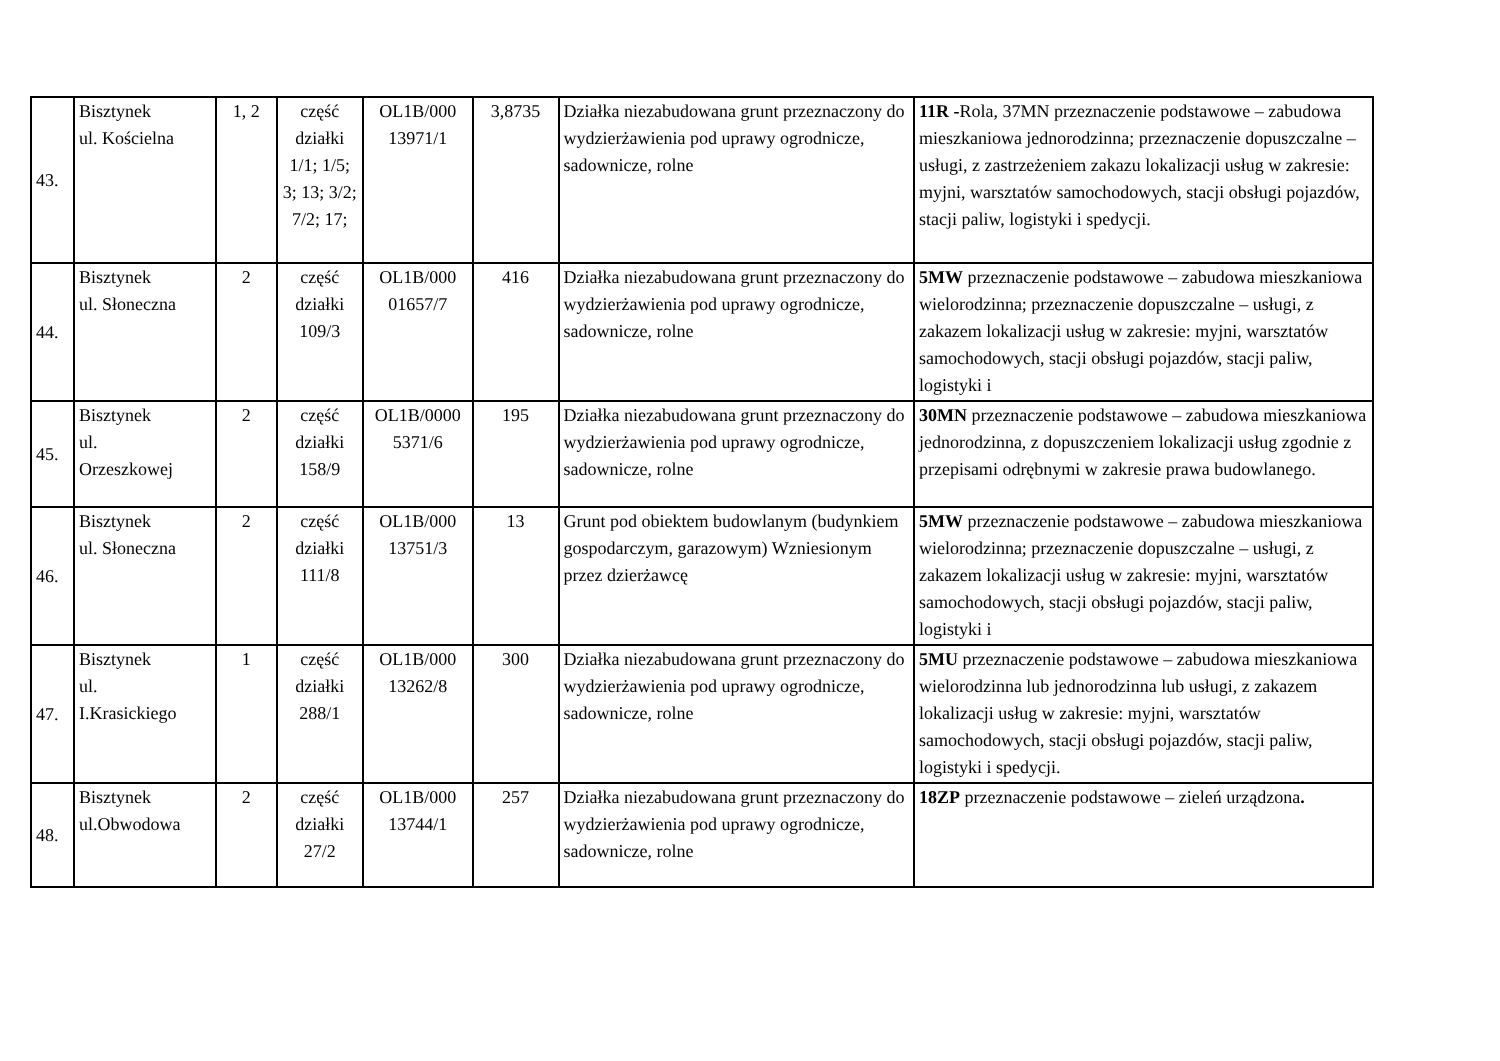| 43. | Bisztynek ul. Kościelna | 1, 2 | część działki 1/1; 1/5; 3; 13; 3/2; 7/2; 17; | OL1B/000 13971/1 | 3,8735 | Działka niezabudowana grunt przeznaczony do wydzierżawienia pod uprawy ogrodnicze, sadownicze, rolne | 11R - Rola, 37MN przeznaczenie podstawowe – zabudowa mieszkaniowa jednorodzinna; przeznaczenie dopuszczalne – usługi, z zastrzeżeniem zakazu lokalizacji usług w zakresie: myjni, warsztatów samochodowych, stacji obsługi pojazdów, stacji paliw, logistyki i spedycji. |
| 44. | Bisztynek ul. Słoneczna | 2 | część działki 109/3 | OL1B/000 01657/7 | 416 | Działka niezabudowana grunt przeznaczony do wydzierżawienia pod uprawy ogrodnicze, sadownicze, rolne | 5MW przeznaczenie podstawowe – zabudowa mieszkaniowa wielorodzinna; przeznaczenie dopuszczalne – usługi, z zakazem lokalizacji usług w zakresie: myjni, warsztatów samochodowych, stacji obsługi pojazdów, stacji paliw, logistyki i |
| 45. | Bisztynek ul. Orzeszkowej | 2 | część działki 158/9 | OL1B/0000 5371/6 | 195 | Działka niezabudowana grunt przeznaczony do wydzierżawienia pod uprawy ogrodnicze, sadownicze, rolne | 30MN przeznaczenie podstawowe – zabudowa mieszkaniowa jednorodzinna, z dopuszczeniem lokalizacji usług zgodnie z przepisami odrębnymi w zakresie prawa budowlanego. |
| 46. | Bisztynek ul. Słoneczna | 2 | część działki 111/8 | OL1B/000 13751/3 | 13 | Grunt pod obiektem budowlanym (budynkiem gospodarczym, garazowym) Wzniesionym przez dzierżawcę | 5MW przeznaczenie podstawowe – zabudowa mieszkaniowa wielorodzinna; przeznaczenie dopuszczalne – usługi, z zakazem lokalizacji usług w zakresie: myjni, warsztatów samochodowych, stacji obsługi pojazdów, stacji paliw, logistyki i |
| 47. | Bisztynek ul. I.Krasickiego | 1 | część działki 288/1 | OL1B/000 13262/8 | 300 | Działka niezabudowana grunt przeznaczony do wydzierżawienia pod uprawy ogrodnicze, sadownicze, rolne | 5MU przeznaczenie podstawowe – zabudowa mieszkaniowa wielorodzinna lub jednorodzinna lub usługi, z zakazem lokalizacji usług w zakresie: myjni, warsztatów samochodowych, stacji obsługi pojazdów, stacji paliw, logistyki i spedycji. |
| 48. | Bisztynek ul.Obwodowa | 2 | część działki 27/2 | OL1B/000 13744/1 | 257 | Działka niezabudowana grunt przeznaczony do wydzierżawienia pod uprawy ogrodnicze, sadownicze, rolne | 18ZP przeznaczenie podstawowe – zieleń urządzona . |